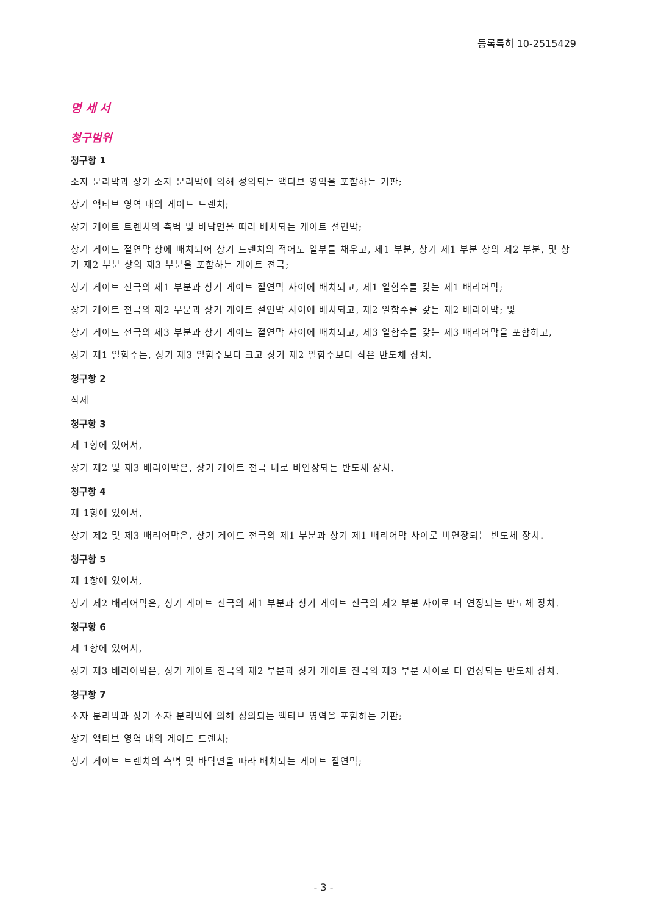등록특허 10-2515429
명 세 서
청구범위
청구항 1
소자 분리막과 상기 소자 분리막에 의해 정의되는 액티브 영역을 포함하는 기판;
상기 액티브 영역 내의 게이트 트렌치;
상기 게이트 트렌치의 측벽 및 바닥면을 따라 배치되는 게이트 절연막;
상기 게이트 절연막 상에 배치되어 상기 트렌치의 적어도 일부를 채우고, 제1 부분, 상기 제1 부분 상의 제2 부분, 및 상기 제2 부분 상의 제3 부분을 포함하는 게이트 전극;
상기 게이트 전극의 제1 부분과 상기 게이트 절연막 사이에 배치되고, 제1 일함수를 갖는 제1 배리어막;
상기 게이트 전극의 제2 부분과 상기 게이트 절연막 사이에 배치되고, 제2 일함수를 갖는 제2 배리어막; 및
상기 게이트 전극의 제3 부분과 상기 게이트 절연막 사이에 배치되고, 제3 일함수를 갖는 제3 배리어막을 포함하고,
상기 제1 일함수는, 상기 제3 일함수보다 크고 상기 제2 일함수보다 작은 반도체 장치.
청구항 2
삭제
청구항 3
제 1항에 있어서,
상기 제2 및 제3 배리어막은, 상기 게이트 전극 내로 비연장되는 반도체 장치.
청구항 4
제 1항에 있어서,
상기 제2 및 제3 배리어막은, 상기 게이트 전극의 제1 부분과 상기 제1 배리어막 사이로 비연장되는 반도체 장치.
청구항 5
제 1항에 있어서,
상기 제2 배리어막은, 상기 게이트 전극의 제1 부분과 상기 게이트 전극의 제2 부분 사이로 더 연장되는 반도체 장치.
청구항 6
제 1항에 있어서,
상기 제3 배리어막은, 상기 게이트 전극의 제2 부분과 상기 게이트 전극의 제3 부분 사이로 더 연장되는 반도체 장치.
청구항 7
소자 분리막과 상기 소자 분리막에 의해 정의되는 액티브 영역을 포함하는 기판;
상기 액티브 영역 내의 게이트 트렌치;
상기 게이트 트렌치의 측벽 및 바닥면을 따라 배치되는 게이트 절연막;
- 3 -